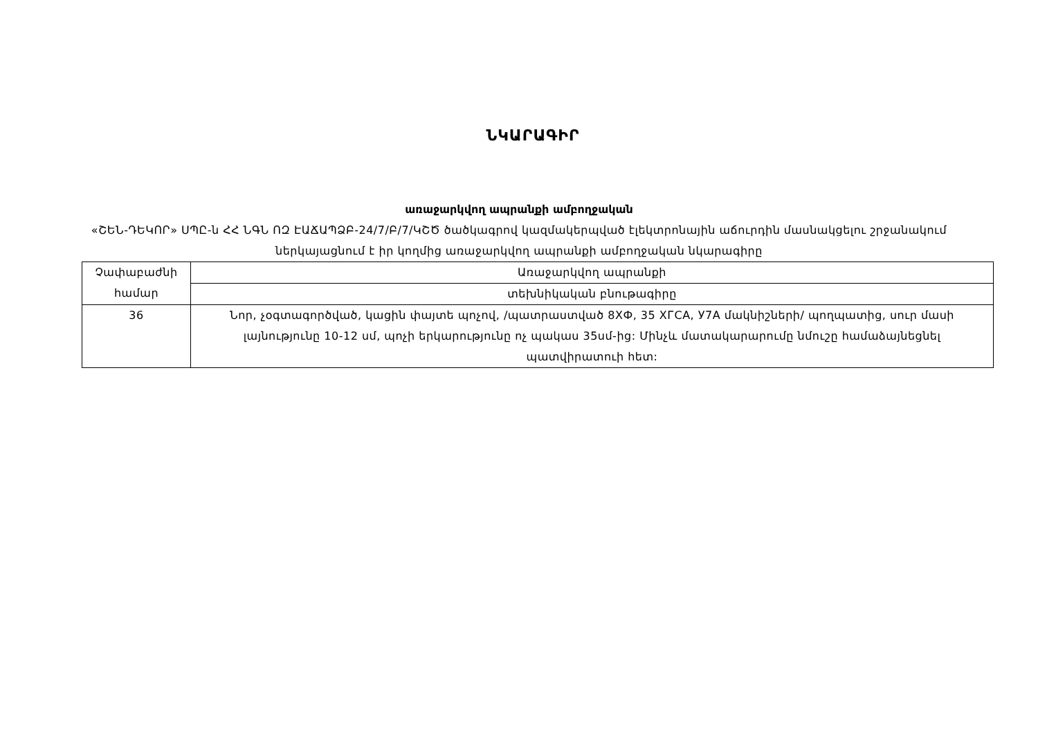ՆԿԱՐԱԳԻՐ
առաջարկվող ապրանքի ամբողջական
«ՇԵՆ-ԴԵԿՈՐ» ՍՊԸ-ն ՀՀ ՆԳՆ ՈԶ ԷԱՃԱՊՁԲ-24/7/Բ/7/ԿՇԾ ծածկագրով կազմակերպված էլեկտրոնային աճուրդին մասնակցելու շրջանակում ներկայացնում է իր կողմից առաջարկվող ապրանքի ամբողջական նկարագիրը
| Չափաբաժնի համար | Առաջարկվող ապրանքի |
| --- | --- |
| | տեխնիկական բնութագիրը |
| 36 | Նոր, չօգտագործված, կացին փայտե պոչով, /պատրաստված 8ХФ, 35 ХГСА, У7А մակնիշների/ պողպատից, սուր մասի լայնությունը 10-12 սմ, պոչի երկարությունը ոչ պակաս 35սմ-ից: Մինչև մատակարարումը նմուշը համաձայնեցնել պատվիրատուի հետ: |